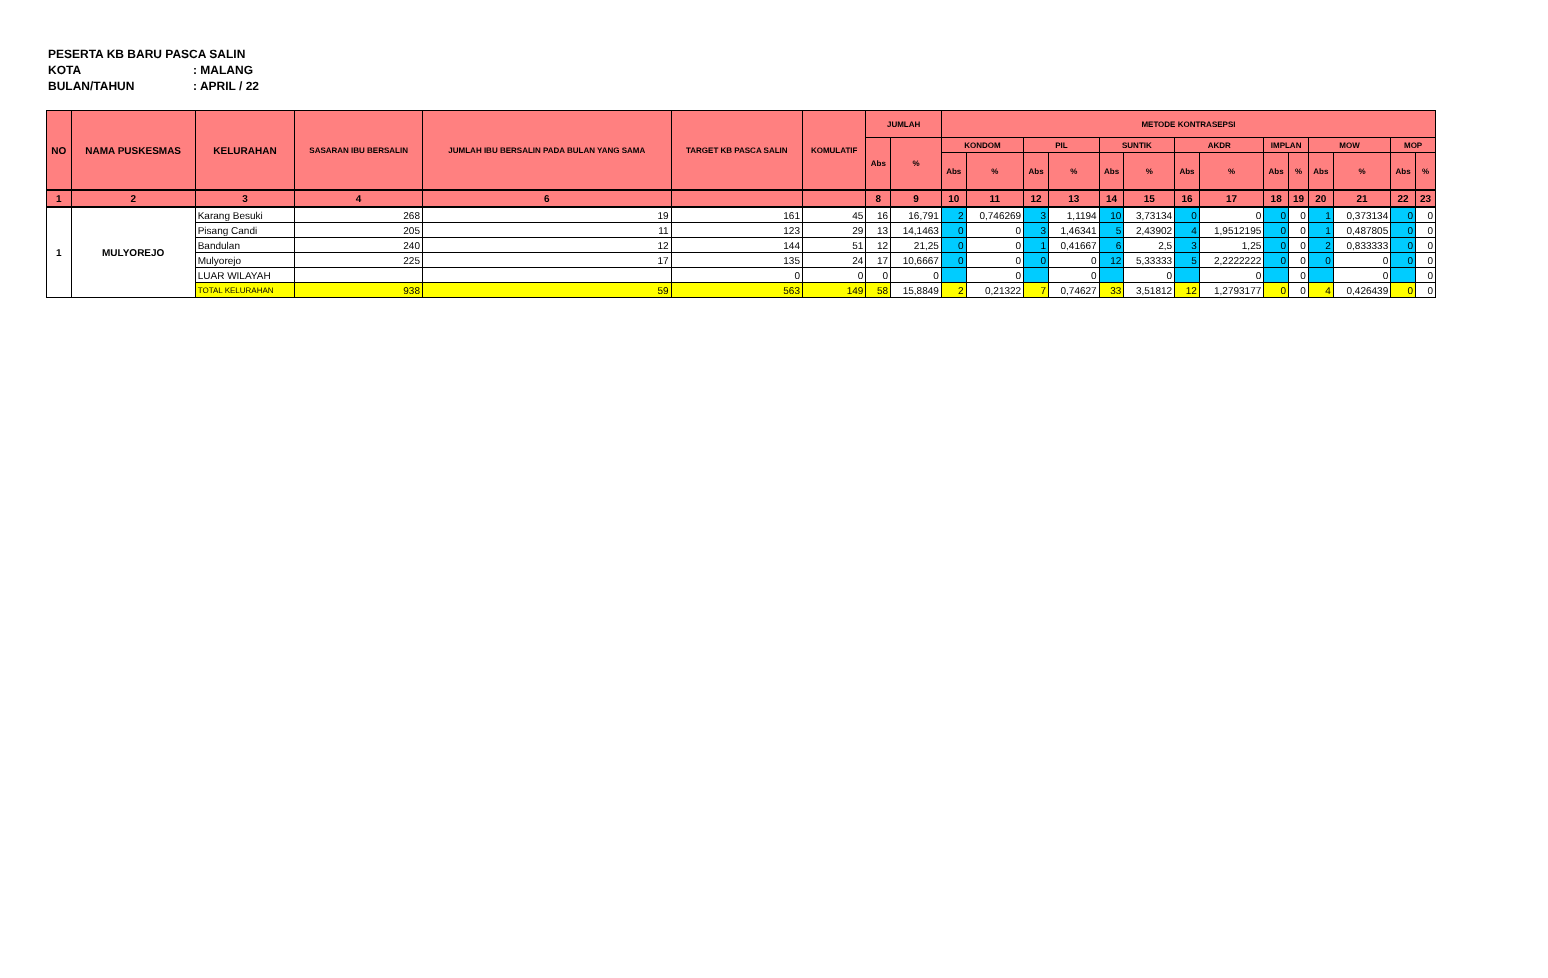PESERTA KB BARU PASCA SALIN
KOTA: MALANG
BULAN/TAHUN: APRIL / 22
| NO | NAMA PUSKESMAS | KELURAHAN | SASARAN IBU BERSALIN | JUMLAH IBU BERSALIN PADA BULAN YANG SAMA | TARGET KB PASCA SALIN | KOMULATIF | JUMLAH | | METODE KONTRASEPSI | | | | | | | | | | | | | |
| --- | --- | --- | --- | --- | --- | --- | --- | --- | --- | --- | --- | --- | --- | --- | --- | --- | --- | --- | --- | --- | --- | --- |
| | | | | | | | Abs | % | KONDOM | | PIL | | SUNTIK | | AKDR | | IMPLAN | | MOW | | MOP | |
| | | | | | | | | | Abs | % | Abs | % | Abs | % | Abs | % | Abs | % | Abs | % | Abs | % |
| 1 | 2 | 3 | 4 | 6 | | | 8 | 9 | 10 | 11 | 12 | 13 | 14 | 15 | 16 | 17 | 18 | 19 | 20 | 21 | 22 | 23 |
| 1 | MULYOREJO | Karang Besuki | 268 | 19 | 161 | 45 | 16 | 16,791 | 2 | 0,746269 | 3 | 1,1194 | 10 | 3,73134 | 0 | 0 | 0 | 0 | 1 | 0,373134 | 0 | 0 |
| | | Pisang Candi | 205 | 11 | 123 | 29 | 13 | 14,1463 | 0 | 0 | 3 | 1,46341 | 5 | 2,43902 | 4 | 1,9512195 | 0 | 0 | 1 | 0,487805 | 0 | 0 |
| | | Bandulan | 240 | 12 | 144 | 51 | 12 | 21,25 | 0 | 0 | 1 | 0,41667 | 6 | 2,5 | 3 | 1,25 | 0 | 0 | 2 | 0,833333 | 0 | 0 |
| | | Mulyorejo | 225 | 17 | 135 | 24 | 17 | 10,6667 | 0 | 0 | 0 | 0 | 12 | 5,33333 | 5 | 2,2222222 | 0 | 0 | 0 | 0 | 0 | 0 |
| | | LUAR WILAYAH | | | 0 | 0 | 0 | 0 | | 0 | | 0 | | 0 | | 0 | | 0 | | 0 | | 0 |
| | | TOTAL KELURAHAN | 938 | 59 | 563 | 149 | 58 | 15,8849 | 2 | 0,21322 | 7 | 0,74627 | 33 | 3,51812 | 12 | 1,2793177 | 0 | 0 | 4 | 0,426439 | 0 | 0 |